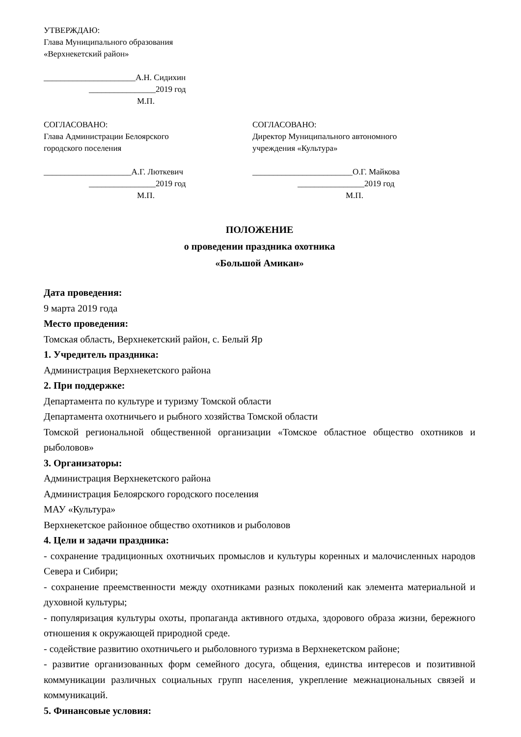УТВЕРЖДАЮ:
Глава Муниципального образования
«Верхнекетский район»
______________________А.Н. Сидихин
________________2019 год
М.П.
СОГЛАСОВАНО:
Глава Администрации Белоярского
городского поселения
_____________________А.Г. Люткевич
________________2019 год
М.П.
СОГЛАСОВАНО:
Директор Муниципального автономного
учреждения «Культура»
________________________О.Г. Майкова
________________2019 год
М.П.
ПОЛОЖЕНИЕ
о проведении праздника охотника
«Большой Амикан»
Дата проведения:
9 марта 2019 года
Место проведения:
Томская область, Верхнекетский район, с. Белый Яр
1. Учредитель праздника:
Администрация Верхнекетского района
2. При поддержке:
Департамента по культуре и туризму Томской области
Департамента охотничьего и рыбного хозяйства Томской области
Томской региональной общественной организации «Томское областное общество охотников и рыболовов»
3. Организаторы:
Администрация Верхнекетского района
Администрация Белоярского городского поселения
МАУ «Культура»
Верхнекетское районное общество охотников и рыболовов
4. Цели и задачи праздника:
- сохранение традиционных охотничьих промыслов и культуры коренных и малочисленных народов Севера и Сибири;
- сохранение преемственности между охотниками разных поколений как элемента материальной и духовной культуры;
- популяризация культуры охоты, пропаганда активного отдыха, здорового образа жизни, бережного отношения к окружающей природной среде.
- содействие развитию охотничьего и рыболовного туризма в Верхнекетском районе;
- развитие организованных форм семейного досуга, общения, единства интересов и позитивной коммуникации различных социальных групп населения, укрепление межнациональных связей и коммуникаций.
5. Финансовые условия: